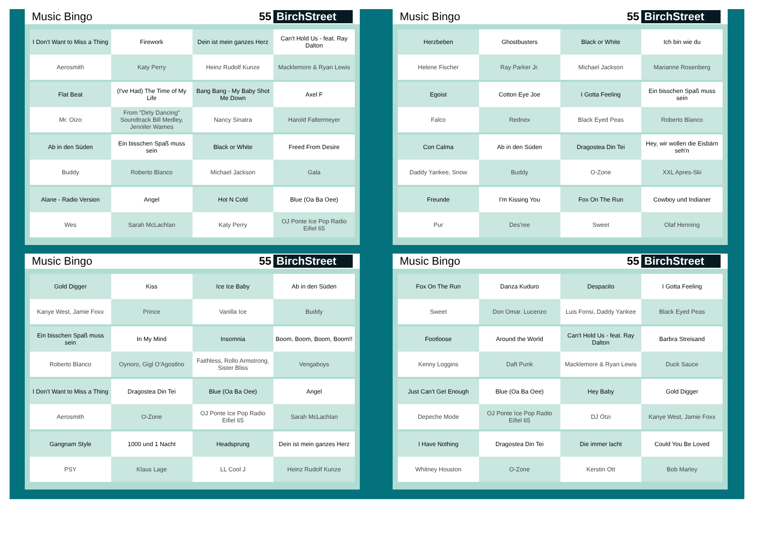Music Bingo
55 BirchStreet
| I Don't Want to Miss a Thing | Firework | Dein ist mein ganzes Herz | Can't Hold Us - feat. Ray Dalton |
| Aerosmith | Katy Perry | Heinz Rudolf Kunze | Macklemore & Ryan Lewis |
| Flat Beat | (I've Had) The Time of My Life | Bang Bang - My Baby Shot Me Down | Axel F |
| Mr. Oizo | From "Dirty Dancing" Soundtrack Bill Medley, Jenniler Wames | Nancy Sinatra | Harold Faltermeyer |
| Ab in den Süden | Ein bisschen Spaß muss sein | Black or White | Freed From Desire |
| Buddy | Roberto Blanco | Michael Jackson | Gala |
| Alane - Radio Version | Angel | Hot N Cold | Blue (Oa Ba Oee) |
| Wes | Sarah McLachlan | Katy Perry | OJ Ponte Ice Pop Radio Eifiel 65 |
Music Bingo
55 BirchStreet
| Herzbeben | Ghostbusters | Black or White | Ich bin wie du |
| Helene Fischer | Ray Parker Jr. | Michael Jackson | Marianne Rosenberg |
| Egoist | Cotton Eye Joe | I Gotta Feeling | Ein bisschen Spaß muss sein |
| Falco | Rednex | Black Eyed Peas | Roberto Blanco |
| Con Calma | Ab in den Süden | Dragostea Din Tei | Hey, wir wollen die Eisbärn seh'n |
| Daddy Yankee, Snow | Buddy | O-Zone | XXL Apres-Ski |
| Freunde | I'm Kissing You | Fox On The Run | Cowboy und Indianer |
| Pur | Des'ree | Sweet | Olaf Henning |
Music Bingo
55 BirchStreet
| Gold Digger | Kiss | Ice Ice Baby | Ab in den Süden |
| Kanye West, Jamie Foxx | Prince | Vanilla Ice | Buddy |
| Ein bisschen Spaß muss sein | In My Mind | Insomnia | Boom, Boom, Boom, Boom!! |
| Roberto Blanco | Oynoro, Gigl O'Agostlno | Faithless, Rollo Armstrong, Sister Bliss | Vengaboys |
| I Don't Want to Miss a Thing | Dragostea Din Tei | Blue (Oa Ba Oee) | Angel |
| Aerosmith | O-Zone | OJ Ponte Ice Pop Radio Eifiel 65 | Sarah McLachlan |
| Gangnam Style | 1000 und 1 Nacht | Headsprung | Dein ist mein ganzes Herz |
| PSY | Klaus Lage | LL Cool J | Heinz Rudolf Kunze |
Music Bingo
55 BirchStreet
| Fox On The Run | Danza Kuduro | Despacito | I Gotta Feeling |
| Sweet | Don Omar. Lucenzo | Luis Fonsi, Daddy Yankee | Black Eyed Peas |
| Footloose | Around the World | Can't Hold Us - feat. Ray Dalton | Barbra Streisand |
| Kenny Loggins | Daft Punk | Macklemore & Ryan Lewis | Duck Sauce |
| Just Can't Get Enough | Blue (Oa Ba Oee) | Hey Baby | Gold Digger |
| Depeche Mode | OJ Ponte Ice Pop Radio Eifiel 65 | DJ Ötzi | Kanye West, Jamie Foxx |
| I Have Nothing | Dragostea Din Tei | Die immer lacht | Could You Be Loved |
| Whitney Houston | O-Zone | Kerstin Ott | Bob Marley |